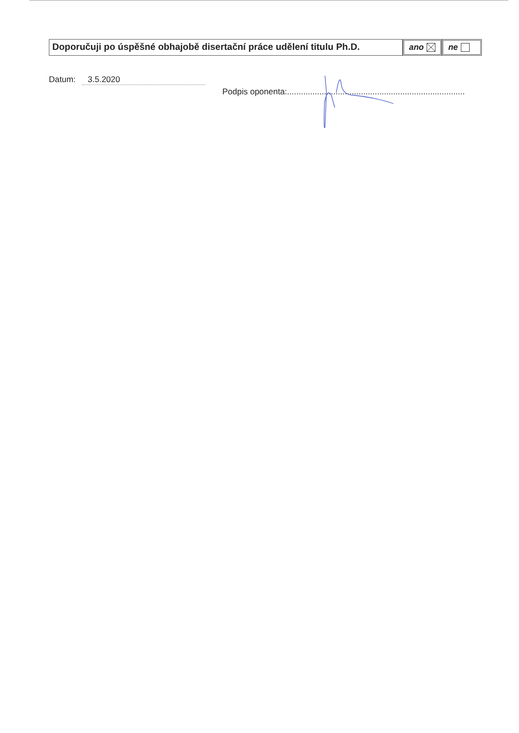Doporučuji po úspěšné obhajobě disertační práce udělení titulu Ph.D.
ano ne
Datum: 3.5.2020
Podpis oponenta:.............................................................................